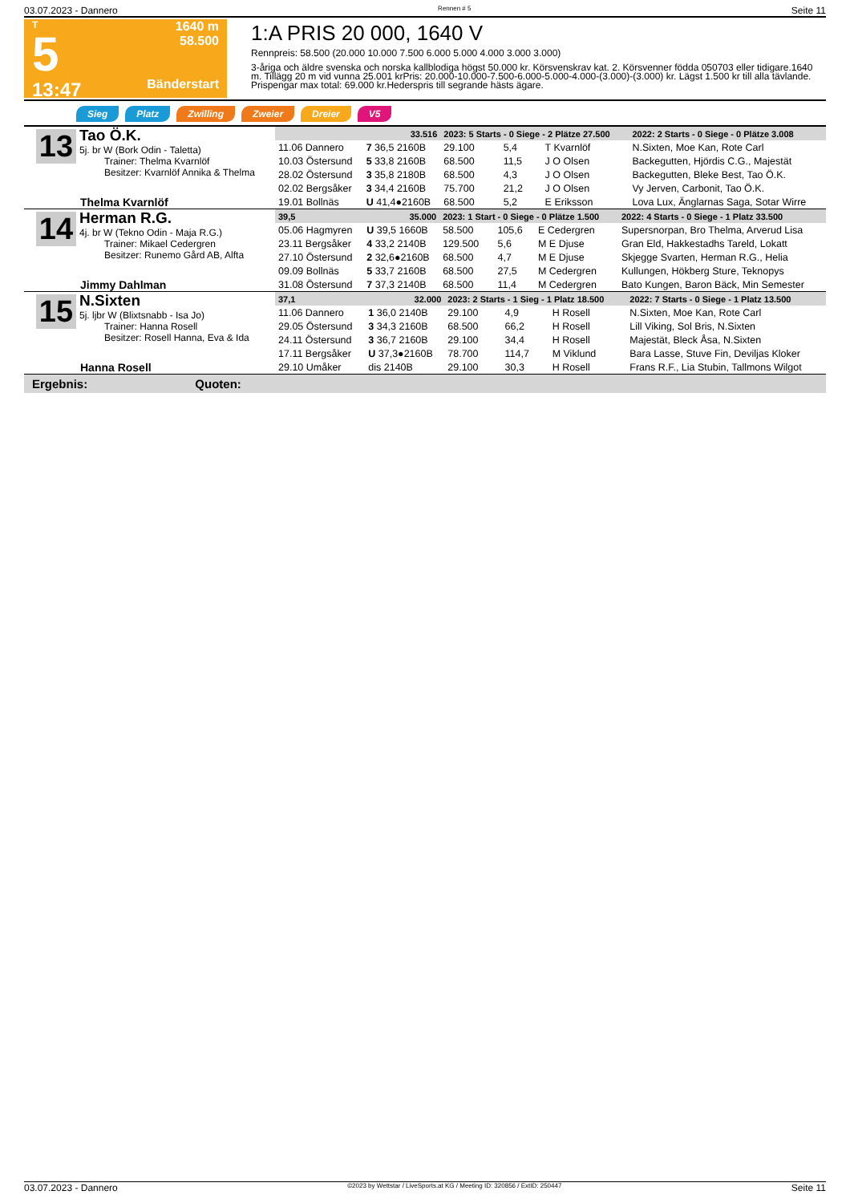03.07.2023 - Dannero Rennen # 5 Seite 11
T
5
13:47
1640 m
58.500
Bänderstart
1:A PRIS 20 000, 1640 V
Rennpreis: 58.500 (20.000 10.000 7.500 6.000 5.000 4.000 3.000 3.000)
3-åriga och äldre svenska och norska kallblodiga högst 50.000 kr. Körsvenskrav kat. 2. Körsvenner födda 050703 eller tidigare.1640 m. Tillägg 20 m vid vunna 25.001 krPris: 20.000-10.000-7.500-6.000-5.000-4.000-(3.000)-(3.000) kr. Lägst 1.500 kr till alla tävlande. Prispengar max total: 69.000 kr.Hederspris till segrande hästs ägare.
Sieg Platz Zwilling Zweier Dreier V5
13
Tao Ö.K.
5j. br W (Bork Odin - Taletta)
Trainer: Thelma Kvarnlöf
Besitzer: Kvarnlöf Annika & Thelma
Thelma Kvarnlöf
| 33.516 | | 2023: 5 Starts - 0 Siege - 2 Plätze 27.500 | | | 2022: 2 Starts - 0 Siege - 0 Plätze 3.008 |
| --- | --- | --- | --- | --- | --- |
| 11.06 Dannero | 7 36,5 2160B | 29.100 | 5,4 | T Kvarnlöf | N.Sixten, Moe Kan, Rote Carl |
| 10.03 Östersund | 5 33,8 2160B | 68.500 | 11,5 | J O Olsen | Backegutten, Hjördis C.G., Majestät |
| 28.02 Östersund | 3 35,8 2180B | 68.500 | 4,3 | J O Olsen | Backegutten, Bleke Best, Tao Ö.K. |
| 02.02 Bergsåker | 3 34,4 2160B | 75.700 | 21,2 | J O Olsen | Vy Jerven, Carbonit, Tao Ö.K. |
| 19.01 Bollnäs | U 41,4●2160B | 68.500 | 5,2 | E Eriksson | Lova Lux, Änglarnas Saga, Sotar Wirre |
14
Herman R.G.
4j. br W (Tekno Odin - Maja R.G.)
Trainer: Mikael Cedergren
Besitzer: Runemo Gård AB, Alfta
Jimmy Dahlman
| 39,5 | 35.000 | 2023: 1 Start - 0 Siege - 0 Plätze 1.500 | | | 2022: 4 Starts - 0 Siege - 1 Platz 33.500 |
| --- | --- | --- | --- | --- | --- |
| 05.06 Hagmyren | U 39,5 1660B | 58.500 | 105,6 | E Cedergren | Supersnorpan, Bro Thelma, Arverud Lisa |
| 23.11 Bergsåker | 4 33,2 2140B | 129.500 | 5,6 | M E Djuse | Gran Eld, Hakkestadhs Tareld, Lokatt |
| 27.10 Östersund | 2 32,6●2160B | 68.500 | 4,7 | M E Djuse | Skjegge Svarten, Herman R.G., Helia |
| 09.09 Bollnäs | 5 33,7 2160B | 68.500 | 27,5 | M Cedergren | Kullungen, Hökberg Sture, Teknopys |
| 31.08 Östersund | 7 37,3 2140B | 68.500 | 11,4 | M Cedergren | Bato Kungen, Baron Bäck, Min Semester |
15
N.Sixten
5j. ljbr W (Blixtsnabb - Isa Jo)
Trainer: Hanna Rosell
Besitzer: Rosell Hanna, Eva & Ida
Hanna Rosell
| 37,1 | 32.000 | 2023: 2 Starts - 1 Sieg - 1 Platz 18.500 | | | 2022: 7 Starts - 0 Siege - 1 Platz 13.500 |
| --- | --- | --- | --- | --- | --- |
| 11.06 Dannero | 1 36,0 2140B | 29.100 | 4,9 | H Rosell | N.Sixten, Moe Kan, Rote Carl |
| 29.05 Östersund | 3 34,3 2160B | 68.500 | 66,2 | H Rosell | Lill Viking, Sol Bris, N.Sixten |
| 24.11 Östersund | 3 36,7 2160B | 29.100 | 34,4 | H Rosell | Majestät, Bleck Åsa, N.Sixten |
| 17.11 Bergsåker | U 37,3●2160B | 78.700 | 114,7 | M Viklund | Bara Lasse, Stuve Fin, Deviljas Kloker |
| 29.10 Umåker | dis 2140B | 29.100 | 30,3 | H Rosell | Frans R.F., Lia Stubin, Tallmons Wilgot |
Ergebnis: Quoten:
03.07.2023 - Dannero ©2023 by Wettstar / LiveSports.at KG / Meeting ID: 320856 / ExtID: 250447 Seite 11